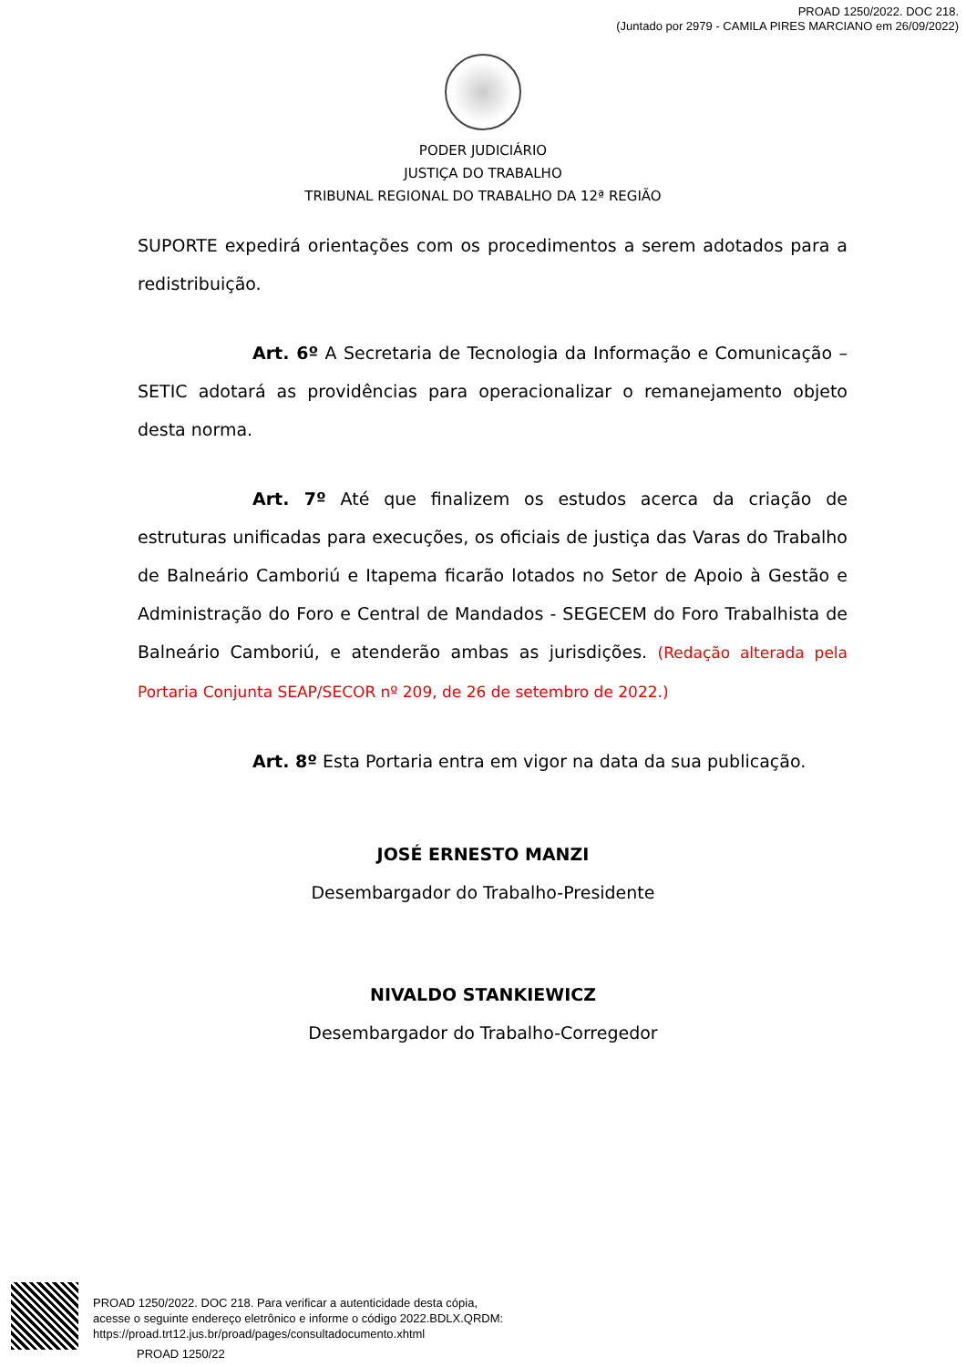PROAD 1250/2022. DOC 218.
(Juntado por 2979 - CAMILA PIRES MARCIANO em 26/09/2022)
PODER JUDICIÁRIO
JUSTIÇA DO TRABALHO
TRIBUNAL REGIONAL DO TRABALHO DA 12ª REGIÃO
SUPORTE expedirá orientações com os procedimentos a serem adotados para a redistribuição.
Art. 6º A Secretaria de Tecnologia da Informação e Comunicação – SETIC adotará as providências para operacionalizar o remanejamento objeto desta norma.
Art. 7º Até que finalizem os estudos acerca da criação de estruturas unificadas para execuções, os oficiais de justiça das Varas do Trabalho de Balneário Camboriú e Itapema ficarão lotados no Setor de Apoio à Gestão e Administração do Foro e Central de Mandados - SEGECEM do Foro Trabalhista de Balneário Camboriú, e atenderão ambas as jurisdições. (Redação alterada pela Portaria Conjunta SEAP/SECOR nº 209, de 26 de setembro de 2022.)
Art. 8º Esta Portaria entra em vigor na data da sua publicação.
JOSÉ ERNESTO MANZI
Desembargador do Trabalho-Presidente
NIVALDO STANKIEWICZ
Desembargador do Trabalho-Corregedor
PROAD 1250/2022. DOC 218. Para verificar a autenticidade desta cópia,
acesse o seguinte endereço eletrônico e informe o código 2022.BDLX.QRDM:
https://proad.trt12.jus.br/proad/pages/consultadocumento.xhtml
PROAD 1250/22